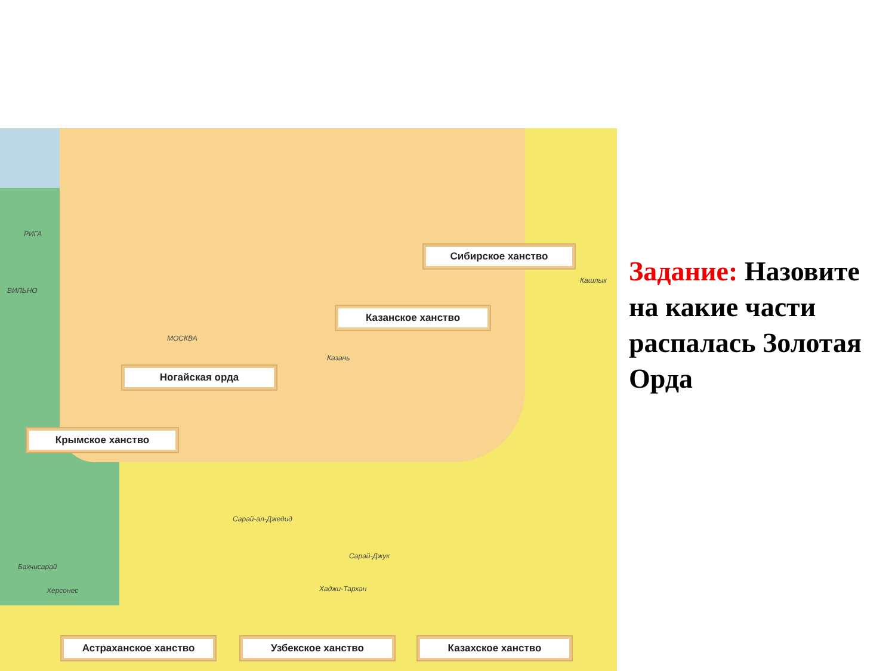МОСКВА
Казань
Сарай-ал-Джедид
Сарай-Джук
Хаджи-Тархан
Бахчисарай
Херсонес
РИГА
ВИЛЬНО
Кашлык
Сибирское ханство
Казанское ханство
Ногайская орда
Крымское ханство
Астраханское ханство Узбекское ханство Казахское ханство
Задание: Назовите на какие части распалась Золотая Орда